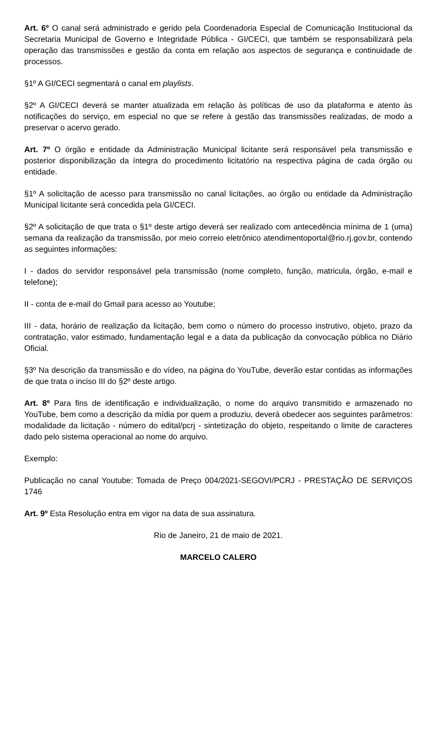Art. 6º O canal será administrado e gerido pela Coordenadoria Especial de Comunicação Institucional da Secretaria Municipal de Governo e Integridade Pública - GI/CECI, que também se responsabilizará pela operação das transmissões e gestão da conta em relação aos aspectos de segurança e continuidade de processos.
§1º A GI/CECI segmentará o canal em playlists.
§2º A GI/CECI deverá se manter atualizada em relação às políticas de uso da plataforma e atento às notificações do serviço, em especial no que se refere à gestão das transmissões realizadas, de modo a preservar o acervo gerado.
Art. 7º O órgão e entidade da Administração Municipal licitante será responsável pela transmissão e posterior disponibilização da íntegra do procedimento licitatório na respectiva página de cada órgão ou entidade.
§1º A solicitação de acesso para transmissão no canal licitações, ao órgão ou entidade da Administração Municipal licitante será concedida pela GI/CECI.
§2º A solicitação de que trata o §1º deste artigo deverá ser realizado com antecedência mínima de 1 (uma) semana da realização da transmissão, por meio correio eletrônico atendimentoportal@rio.rj.gov.br, contendo as seguintes informações:
I - dados do servidor responsável pela transmissão (nome completo, função, matricula, órgão, e-mail e telefone);
II - conta de e-mail do Gmail para acesso ao Youtube;
III - data, horário de realização da licitação, bem como o número do processo instrutivo, objeto, prazo da contratação, valor estimado, fundamentação legal e a data da publicação da convocação pública no Diário Oficial.
§3º Na descrição da transmissão e do vídeo, na página do YouTube, deverão estar contidas as informações de que trata o inciso III do §2º deste artigo.
Art. 8º Para fins de identificação e individualização, o nome do arquivo transmitido e armazenado no YouTube, bem como a descrição da mídia por quem a produziu, deverá obedecer aos seguintes parâmetros: modalidade da licitação - número do edital/pcrj - sintetização do objeto, respeitando o limite de caracteres dado pelo sistema operacional ao nome do arquivo.
Exemplo:
Publicação no canal Youtube: Tomada de Preço 004/2021-SEGOVI/PCRJ - PRESTAÇÃO DE SERVIÇOS 1746
Art. 9º Esta Resolução entra em vigor na data de sua assinatura.
Rio de Janeiro, 21 de maio de 2021.
MARCELO CALERO